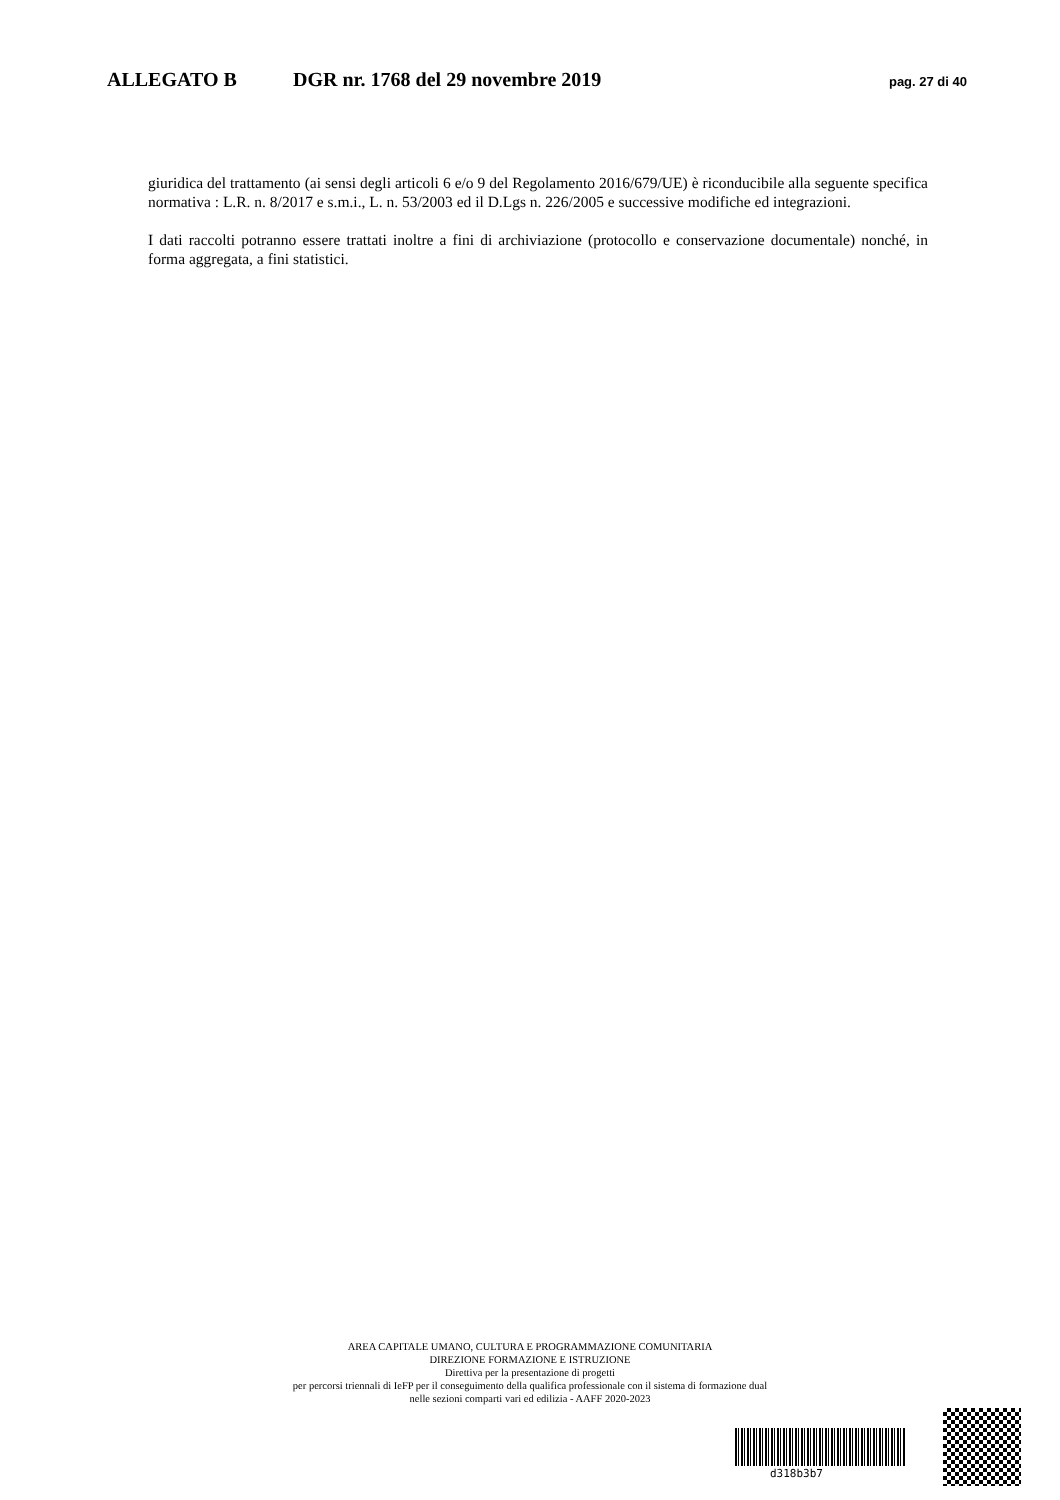ALLEGATO B DGR nr. 1768 del 29 novembre 2019 pag. 27 di 40
giuridica del trattamento (ai sensi degli articoli 6 e/o 9 del Regolamento 2016/679/UE) è riconducibile alla seguente specifica normativa : L.R. n. 8/2017 e s.m.i., L. n. 53/2003 ed il D.Lgs n. 226/2005 e successive modifiche ed integrazioni.
I dati raccolti potranno essere trattati inoltre a fini di archiviazione (protocollo e conservazione documentale) nonché, in forma aggregata, a fini statistici.
AREA CAPITALE UMANO, CULTURA E PROGRAMMAZIONE COMUNITARIA
DIREZIONE FORMAZIONE E ISTRUZIONE
Direttiva per la presentazione di progetti
per percorsi triennali di IeFP per il conseguimento della qualifica professionale con il sistema di formazione dual
nelle sezioni comparti vari ed edilizia - AAFF 2020-2023
d318b3b7